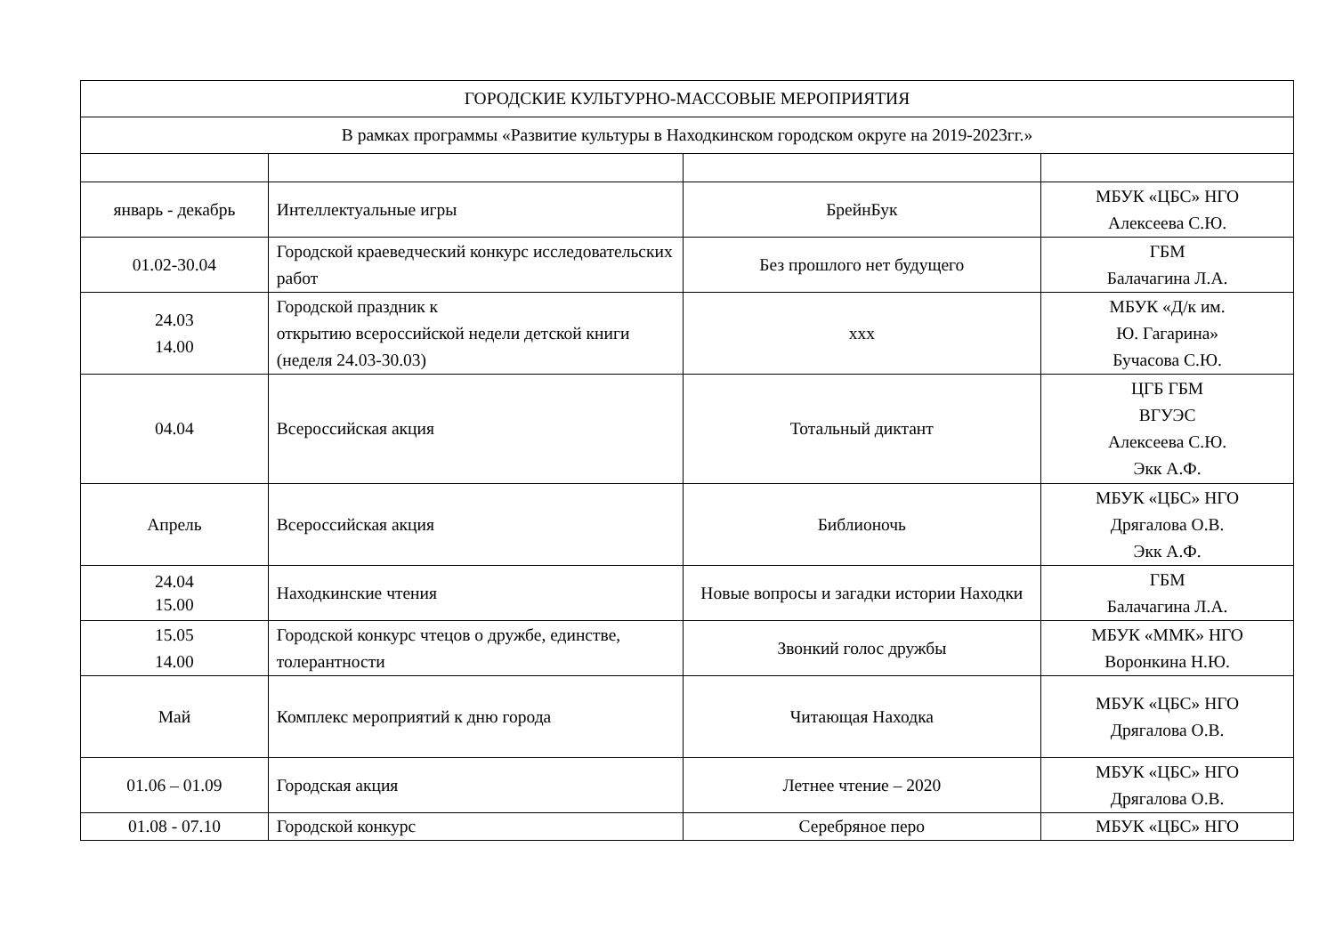| ГОРОДСКИЕ КУЛЬТУРНО-МАССОВЫЕ МЕРОПРИЯТИЯ | | | |
| В рамках программы «Развитие культуры в Находкинском городском округе на 2019-2023гг.» | | | |
| январь - декабрь | Интеллектуальные игры | БрейнБук | МБУК «ЦБС» НГО Алексеева С.Ю. |
| 01.02-30.04 | Городской краеведческий конкурс исследовательских работ | Без прошлого нет будущего | ГБМ Балачагина Л.А. |
| 24.03 14.00 | Городской праздник к открытию всероссийской недели детской книги (неделя 24.03-30.03) | ххх | МБУК «Д/к им. Ю. Гагарина» Бучасова С.Ю. |
| 04.04 | Всероссийская акция | Тотальный диктант | ЦГБ ГБМ ВГУЭС Алексеева С.Ю. Экк А.Ф. |
| Апрель | Всероссийская акция | Библионочь | МБУК «ЦБС» НГО Дрягалова О.В. Экк А.Ф. |
| 24.04 15.00 | Находкинские чтения | Новые вопросы и загадки истории Находки | ГБМ Балачагина Л.А. |
| 15.05 14.00 | Городской конкурс чтецов о дружбе, единстве, толерантности | Звонкий голос дружбы | МБУК «ММК» НГО Воронкина Н.Ю. |
| Май | Комплекс мероприятий к дню города | Читающая Находка | МБУК «ЦБС» НГО Дрягалова О.В. |
| 01.06 – 01.09 | Городская акция | Летнее чтение – 2020 | МБУК «ЦБС» НГО Дрягалова О.В. |
| 01.08 - 07.10 | Городской конкурс | Серебряное перо | МБУК «ЦБС» НГО |